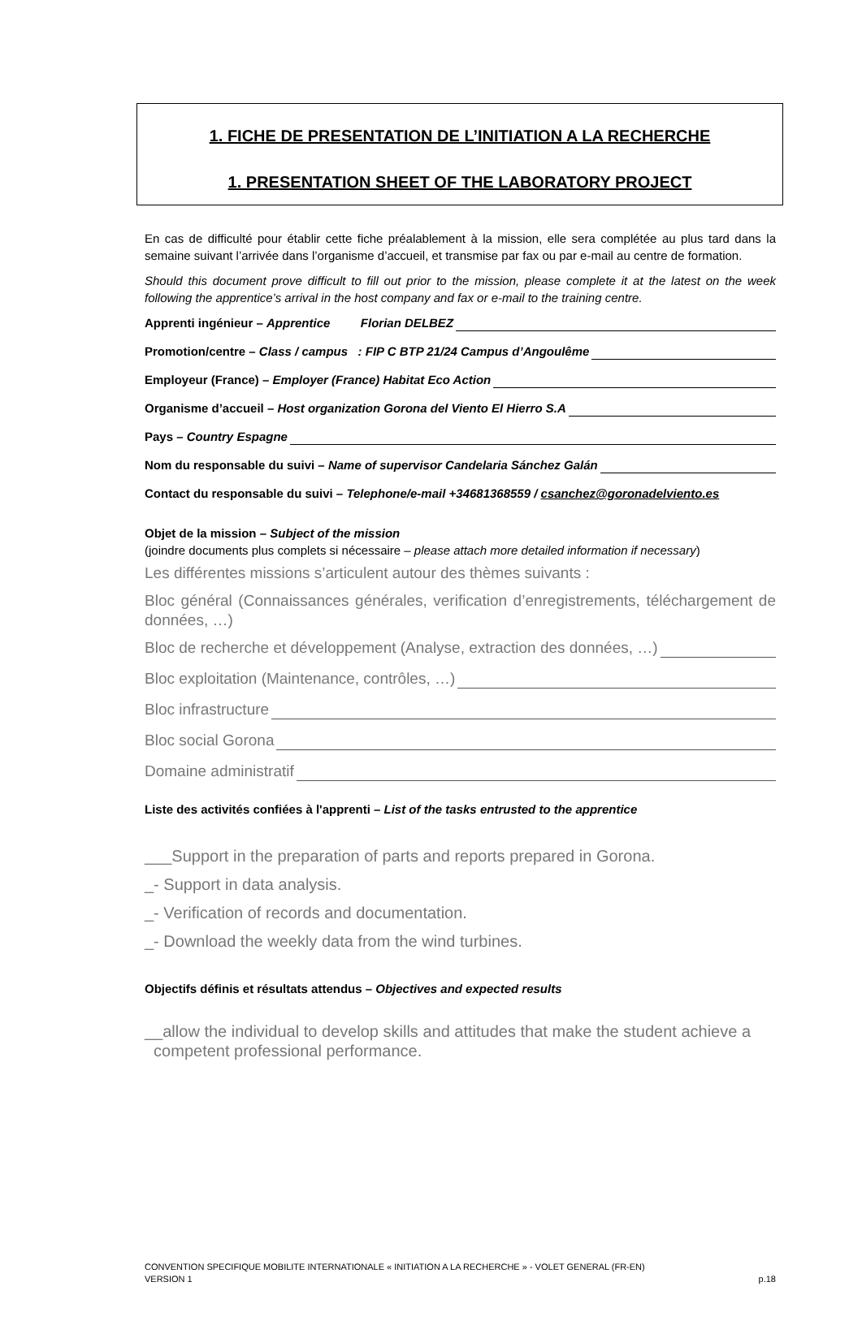1. FICHE DE PRESENTATION DE L’INITIATION A LA RECHERCHE
1. PRESENTATION SHEET OF THE LABORATORY PROJECT
En cas de difficulté pour établir cette fiche préalablement à la mission, elle sera complétée au plus tard dans la semaine suivant l’arrivée dans l’organisme d’accueil, et transmise par fax ou par e-mail au centre de formation.
Should this document prove difficult to fill out prior to the mission, please complete it at the latest on the week following the apprentice’s arrival in the host company and fax or e-mail to the training centre.
Apprenti ingénieur – Apprentice Florian DELBEZ
Promotion/centre – Class / campus : FIP C BTP 21/24 Campus d’Angoulême
Employeur (France) – Employer (France) Habitat Eco Action
Organisme d’accueil – Host organization Gorona del Viento El Hierro S.A
Pays – Country Espagne
Nom du responsable du suivi – Name of supervisor Candelaria Sánchez Galán
Contact du responsable du suivi – Telephone/e-mail +34681368559 / csanchez@goronadelviento.es
Objet de la mission – Subject of the mission
(joindre documents plus complets si nécessaire – please attach more detailed information if necessary)
Les différentes missions s’articulent autour des thèmes suivants :
Bloc général (Connaissances générales, verification d’enregistrements, téléchargement de données, …)
Bloc de recherche et développement (Analyse, extraction des données, …)
Bloc exploitation (Maintenance, contrôles, …)
Bloc infrastructure
Bloc social Gorona
Domaine administratif
Liste des activités confiées à l'apprenti – List of the tasks entrusted to the apprentice
___Support in the preparation of parts and reports prepared in Gorona.
_- Support in data analysis.
_- Verification of records and documentation.
_- Download the weekly data from the wind turbines.
Objectifs définis et résultats attendus – Objectives and expected results
__allow the individual to develop skills and attitudes that make the student achieve a
competent professional performance.
CONVENTION SPECIFIQUE MOBILITE INTERNATIONALE « INITIATION A LA RECHERCHE » - VOLET GENERAL (FR-EN)
VERSION 1 p.18